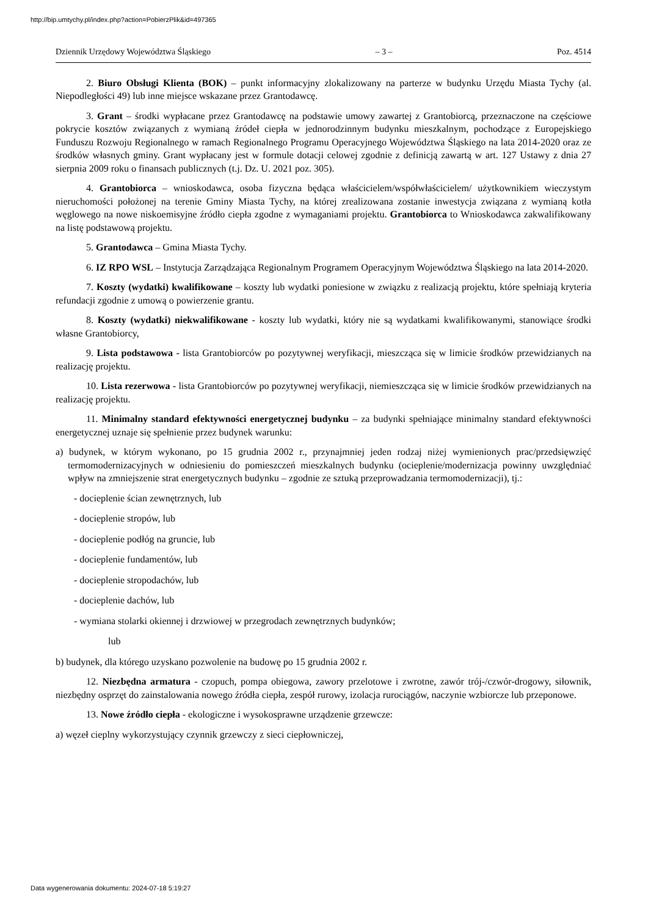http://bip.umtychy.pl/index.php?action=PobierzPlik&id=497365
Dziennik Urzędowy Województwa Śląskiego – 3 – Poz. 4514
2. Biuro Obsługi Klienta (BOK) – punkt informacyjny zlokalizowany na parterze w budynku Urzędu Miasta Tychy (al. Niepodległości 49) lub inne miejsce wskazane przez Grantodawcę.
3. Grant – środki wypłacane przez Grantodawcę na podstawie umowy zawartej z Grantobiorcą, przeznaczone na częściowe pokrycie kosztów związanych z wymianą źródeł ciepła w jednorodzinnym budynku mieszkalnym, pochodzące z Europejskiego Funduszu Rozwoju Regionalnego w ramach Regionalnego Programu Operacyjnego Województwa Śląskiego na lata 2014-2020 oraz ze środków własnych gminy. Grant wypłacany jest w formule dotacji celowej zgodnie z definicją zawartą w art. 127 Ustawy z dnia 27 sierpnia 2009 roku o finansach publicznych (t.j. Dz. U. 2021 poz. 305).
4. Grantobiorca – wnioskodawca, osoba fizyczna będąca właścicielem/współwłaścicielem/ użytkownikiem wieczystym nieruchomości położonej na terenie Gminy Miasta Tychy, na której zrealizowana zostanie inwestycja związana z wymianą kotła węglowego na nowe niskoemisyjne źródło ciepła zgodne z wymaganiami projektu. Grantobiorca to Wnioskodawca zakwalifikowany na listę podstawową projektu.
5. Grantodawca – Gmina Miasta Tychy.
6. IZ RPO WSL – Instytucja Zarządzająca Regionalnym Programem Operacyjnym Województwa Śląskiego na lata 2014-2020.
7. Koszty (wydatki) kwalifikowane – koszty lub wydatki poniesione w związku z realizacją projektu, które spełniają kryteria refundacji zgodnie z umową o powierzenie grantu.
8. Koszty (wydatki) niekwalifikowane - koszty lub wydatki, który nie są wydatkami kwalifikowanymi, stanowiące środki własne Grantobiorcy,
9. Lista podstawowa - lista Grantobiorców po pozytywnej weryfikacji, mieszcząca się w limicie środków przewidzianych na realizację projektu.
10. Lista rezerwowa - lista Grantobiorców po pozytywnej weryfikacji, niemieszcząca się w limicie środków przewidzianych na realizację projektu.
11. Minimalny standard efektywności energetycznej budynku – za budynki spełniające minimalny standard efektywności energetycznej uznaje się spełnienie przez budynek warunku:
a) budynek, w którym wykonano, po 15 grudnia 2002 r., przynajmniej jeden rodzaj niżej wymienionych prac/przedsięwzięć termomodernizacyjnych w odniesieniu do pomieszczeń mieszkalnych budynku (ocieplenie/modernizacja powinny uwzględniać wpływ na zmniejszenie strat energetycznych budynku – zgodnie ze sztuką przeprowadzania termomodernizacji), tj.:
- docieplenie ścian zewnętrznych, lub
- docieplenie stropów, lub
- docieplenie podłóg na gruncie, lub
- docieplenie fundamentów, lub
- docieplenie stropodachów, lub
- docieplenie dachów, lub
- wymiana stolarki okiennej i drzwiowej w przegrodach zewnętrznych budynków;
lub
b) budynek, dla którego uzyskano pozwolenie na budowę po 15 grudnia 2002 r.
12. Niezbędna armatura - czopuch, pompa obiegowa, zawory przelotowe i zwrotne, zawór trój-/czwór-drogowy, siłownik, niezbędny osprzęt do zainstalowania nowego źródła ciepła, zespół rurowy, izolacja rurociągów, naczynie wzbiorcze lub przeponowe.
13. Nowe źródło ciepła - ekologiczne i wysokosprawne urządzenie grzewcze:
a) węzeł cieplny wykorzystujący czynnik grzewczy z sieci ciepłowniczej,
Data wygenerowania dokumentu: 2024-07-18 5:19:27